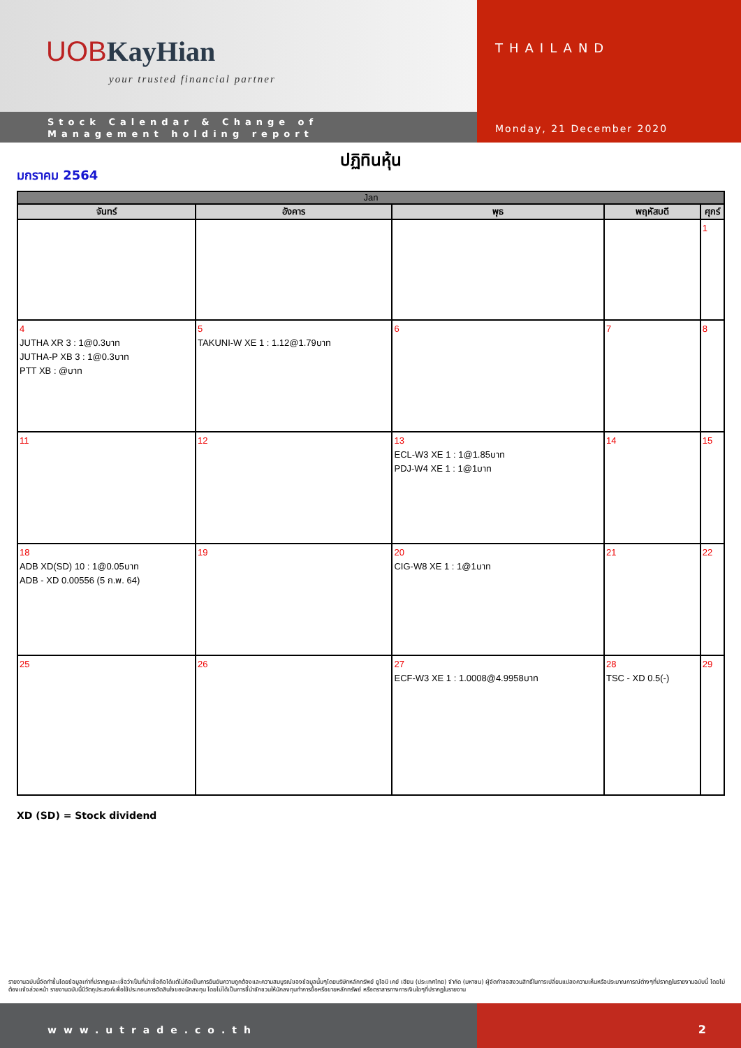UOBKayHian
your trusted financial partner
Stock Calendar & Change of
Management holding report
THAILAND
Monday, 21 December 2020
ปฏิทินหุ้น
มกราคม 2564
| Jan | | | | |
| --- | --- | --- | --- | --- |
| จันทร์ | อังคาร | พุธ | พฤหัสบดี | ศุกร์ |
| | | | | 1 |
| 4 JUTHA XR 3 : 1@0.3บาท JUTHA-P XB 3 : 1@0.3บาท PTT XB : @บาท | 5 TAKUNI-W XE 1 : 1.12@1.79บาท | 6 | 7 | 8 |
| 11 | 12 | 13 ECL-W3 XE 1 : 1@1.85บาท PDJ-W4 XE 1 : 1@1บาท | 14 | 15 |
| 18 ADB XD(SD) 10 : 1@0.05บาท ADB - XD 0.00556 (5 ก.พ. 64) | 19 | 20 CIG-W8 XE 1 : 1@1บาท | 21 | 22 |
| 25 | 26 | 27 ECF-W3 XE 1 : 1.0008@4.9958บาท | 28 TSC - XD 0.5(-) | 29 |
XD (SD) = Stock dividend
รายงานฉบับนี้จัดทำขึ้นโดยข้อมูลเท่าที่ปรากฏและเชื่อว่าเป็นที่น่าเชื่อถือได้แต่ไม่ถือเป็นการยืนยันความถูกต้องและความสมบูรณ์ของข้อมูลนั้นๆโดยบริษัทหลักทรัพย์ ยูโอบี เคย์ เฮียน (ประเทศไทย) จำกัด (มหาชน) ผู้จัดทำขอสงวนสิทธิ์ในการเปลี่ยนแปลงความเห็นหรือประมาณการณ์ต่างๆที่ปรากฏในรายงานฉบับนี้ โดยไม่ต้องแจ้งล่วงหน้า รายงานฉบับนี้มีวัตถุประสงค์เพื่อใช้ประกอบการตัดสินใจของนักลงทุน โดยไม่ได้เป็นการชี้นำชักชวนให้นักลงทุนทำการซื้อหรือขายหลักทรัพย์ หรือตราสารทางการเงินใดๆที่ปรากฏในรายงาน
www.utrade.co.th 2